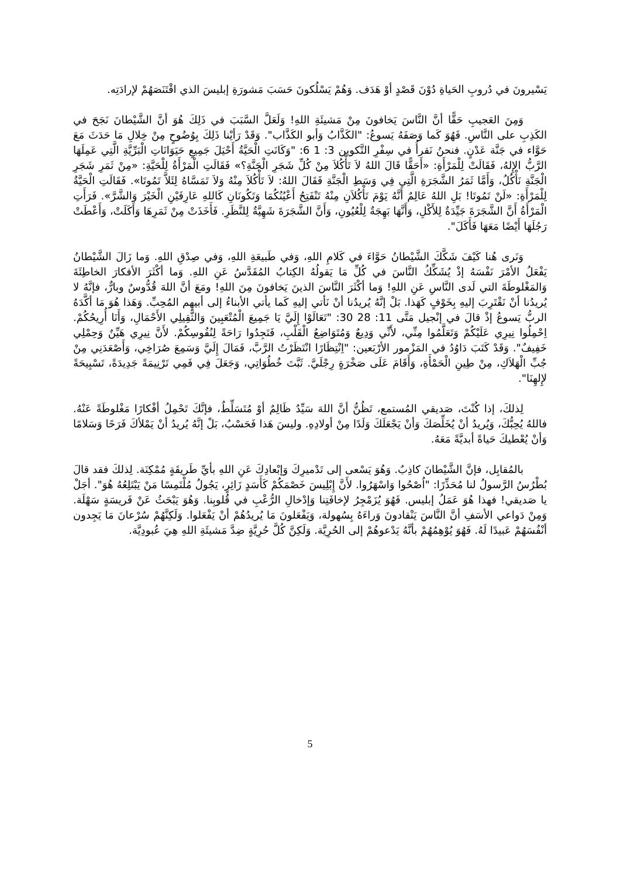يَسْيرونَ في دُروبِ الحَياةِ دُوْنَ قَصْدٍ أوْ هَدَف. وَهُمْ يَسْلُكونَ حَسَبَ مَشورَةِ إبليسَ الذي اقْتَنَصَهُمْ لإرادَتِه.
وَمِنَ العَجيبِ حَقًّا أنَّ النَّاسَ يَخافونَ مِنْ مَشيئَةِ اللهِ! وَلَعَلَّ السَّبَبَ في ذَلِكَ هُوَ أنَّ الشَّيْطانَ نَجَحَ في الكَذِبِ على النَّاسِ. فَهُوَ كَما وَصَفَهُ يَسوعُ: "الكَذَّابُ وَأبو الكَذَّاب". وَقَدْ رَأيْنا ذَلِكَ بِوُضُوحٍ مِنْ خِلالِ مَا حَدَثَ مَعَ حَوَّاء في جَنَّة عَدْنٍ. فنحنُ نَقرأُ في سِفْرِ التَّكوين 3: 1 6: "وَكَانَتِ الْحَيَّةُ أَحْيَلَ جَمِيعِ حَيَوَانَاتِ الْبَرِّيَّةِ الَّتِي عَمِلَهَا الرَّبُّ الإِلهُ، فَقَالَتْ لِلْمَرْأَةِ: «أَحَقًّا قَالَ اللهُ لاَ تَأْكُلاَ مِنْ كُلِّ شَجَرِ الْجَنَّةِ؟» فَقَالَتِ الْمَرْأَةُ لِلْحَيَّةِ: «مِنْ ثَمَرِ شَجَرِ الْجَنَّةِ نَأْكُلُ، وَأَمَّا ثَمَرُ الشَّجَرَةِ الَّتِي فِي وَسَطِ الْجَنَّةِ فَقَالَ اللهُ: لاَ تَأْكُلاَ مِنْهُ وَلاَ تَمَسَّاهُ لِئَلاَّ تَمُوتَا». فَقَالَتِ الْحَيَّةُ لِلْمَرْأَةِ: «لَنْ تَمُوتَا! بَلِ اللهُ عَالِمٌ أَنَّهُ يَوْمَ تَأْكُلاَنِ مِنْهُ تَنْفَتِحُ أَعْيُنُكُمَا وَتَكُونَانِ كَاللهِ عَارِفَيْنِ الْخَيْرَ وَالشَّرَّ». فَرَأَتِ الْمَرْأَةُ أَنَّ الشَّجَرَةَ جَيِّدَةٌ لِلأَكْلِ، وَأَنَّهَا بَهِجَةٌ لِلْعُيُونِ، وَأَنَّ الشَّجَرَةَ شَهِيَّةٌ لِلنَّظَرِ. فَأَخَذَتْ مِنْ ثَمَرِهَا وَأَكَلَتْ، وَأَعْطَتْ رَجُلَهَا أَيْضًا مَعَهَا فَأَكَلَ".
وَنَرى هُنا كَيْفَ شَكَّكَ الشَّيْطانُ حَوَّاءَ في كَلامِ اللهِ، وَفي طَبيعَةِ اللهِ، وَفي صِدْقِ اللهِ. وَما زَالَ الشَّيْطانُ يَفْعَلُ الأمْرَ نَفْسَهُ إذْ يُشَكِّكُ النَّاسَ في كُلِّ مَا يَقولُهُ الكِتابُ المُقَدَّسُ عَنِ اللهِ. وَما أكْثَرَ الأفكارَ الخاطِئَةَ وَالمَغْلوطَةَ التي لَدى النَّاسِ عَنِ اللهِ! وَما أكْثَرَ النَّاسَ الذينَ يَخافونَ مِنَ اللهِ! ومَعَ أنَّ اللهَ قُدُّوسٌ وبارٌّ، فإنَّهُ لا يُريدُنا أنْ نَقْتَرِبَ إليهِ بِخَوْفٍ كَهَذا. بَلْ إنَّهُ يُريدُنا أنْ نَأتي إليهِ كَما يأتي الأبناءُ إلى أبيهِم المُحِبِّ. وَهَذا هُوَ مَا أكَّدَهُ الربُّ يَسوعُ إذْ قالَ في إنْجيل مَتَّى 11: 28 30: "تَعَالَوْا إِلَيَّ يَا جَمِيعَ الْمُتْعَبِينَ وَالثَّقِيلِي الأَحْمَالِ، وَأَنَا أُرِيحُكُمْ. اِحْمِلُوا نِيرِي عَلَيْكُمْ وَتَعَلَّمُوا مِنِّي، لأَنِّي وَدِيعٌ وَمُتَوَاضِعُ الْقَلْبِ، فَتَجِدُوا رَاحَةً لِنُفُوسِكُمْ. لأَنَّ نِيرِي هَيِّنٌ وَحِمْلِي خَفِيفٌ". وَقَدْ كَتَبَ دَاوُدُ في المَزْمور الأرْبَعين: "اِنْتِظَارًا انْتَظَرْتُ الرَّبَّ، فَمَالَ إِلَيَّ وَسَمِعَ صُرَاخِي، وَأَصْعَدَنِي مِنْ جُبِّ الْهَلاَكِ، مِنْ طِينِ الْحَمْأَةِ، وَأَقَامَ عَلَى صَخْرَةٍ رِجْلَيَّ. ثَبَّتَ خُطُوَاتِي، وَجَعَلَ فِي فَمِي تَرْنِيمَةً جَدِيدَةً، تَسْبِيحَةً لإِلهِنَا".
لِذلكَ، إذا كُنْتَ، صَديقي المُستمع، تَظُنُّ أنَّ اللهَ سَيِّدٌ ظَالِمٌ أوْ مُتَسَلِّطٌ، فإنَّكَ تَحْمِلُ أفْكارًا مَغْلوطَةً عَنْهُ. فاللهُ يُحِبُّكَ، وَيُريدُ أنْ يُخَلِّصَكَ وَأنْ يَجْعَلَكَ وَلَدًا مِنْ أولادِهِ. وليسَ هَذا فَحَسْبُ، بَلْ إنَّهُ يُريدُ أنْ يَمْلأكَ فَرَحًا وَسَلامًا وَأنْ يُعْطيكَ حَياةً أبديَّةً مَعَهُ.
بالمُقابِل، فإنَّ الشَّيْطانَ كاذِبٌ. وَهُوَ يَسْعى إلى تَدْميرِكَ وَإبْعادِكَ عَنِ اللهِ بأيِّ طَريقَةٍ مُمْكِنَة. لِذلكَ فقد قالَ بُطْرُسُ الرَّسولُ لنا مُحَذِّرًا: "اُصْحُوا وَاسْهَرُوا. لأَنَّ إِبْلِيسَ خَصْمَكُمْ كَأَسَدٍ زَائِرٍ، يَجُولُ مُلْتَمِسًا مَنْ يَبْتَلِعُهُ هُوَ". أجَلْ يا صَديقي! فهذا هُوَ عَمَلُ إبليس. فَهُوَ يُزَمْجِرُ لإخافَتِنا وَإدْخالِ الرُّعْبِ في قُلوبِنا. وَهُوَ يَبْحَثُ عَنْ فَريسَةٍ سَهْلَة. وَمِنْ دَواعي الأسَفِ أنَّ النَّاسَ يَنْقادونَ وَراءَهُ بِسُهولة، وَيَفْعَلونَ مَا يُريدُهُمْ أنْ يَفْعَلوا. وَلَكِنَّهُمْ سُرْعانَ مَا يَجِدون أنْفُسَهُمْ عَبيدًا لَهُ. فَهُوَ يُوْهِمُهُمْ بأنَّهُ يَدْعوهُمْ إلى الحُرِيَّة. وَلَكِنَّ كُلَّ حُرِيَّةٍ ضِدَّ مَشيئَةِ اللهِ هِيَ عُبودِيَّة.
5